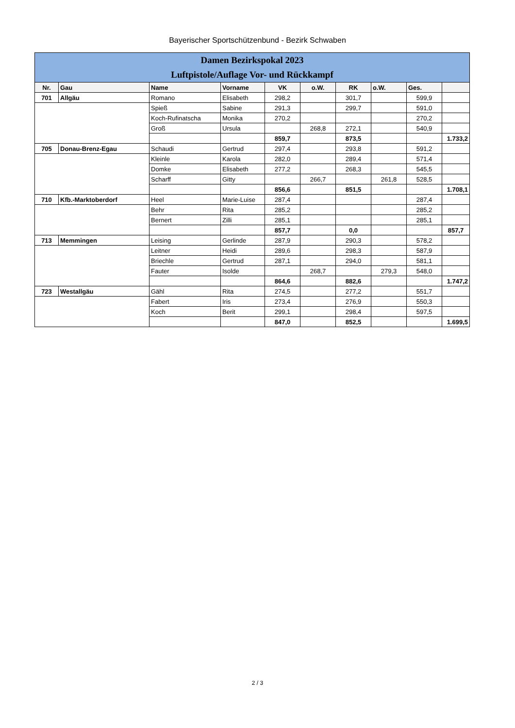Bayerischer Sportschützenbund - Bezirk Schwaben
| Damen Bezirkspokal 2023 | | | | | | | | | |
| Luftpistole/Auflage Vor- und Rückkampf | | | | | | | | | |
| Nr. | Gau | Name | Vorname | VK | o.W. | RK | o.W. | Ges. | |
| 701 | Allgäu | Romano | Elisabeth | 298,2 | | 301,7 | | 599,9 | |
| | | Spieß | Sabine | 291,3 | | 299,7 | | 591,0 | |
| | | Koch-Rufinatscha | Monika | 270,2 | | | | 270,2 | |
| | | Groß | Ursula | | 268,8 | 272,1 | | 540,9 | |
| | | | | 859,7 | | 873,5 | | | 1.733,2 |
| 705 | Donau-Brenz-Egau | Schaudi | Gertrud | 297,4 | | 293,8 | | 591,2 | |
| | | Kleinle | Karola | 282,0 | | 289,4 | | 571,4 | |
| | | Domke | Elisabeth | 277,2 | | 268,3 | | 545,5 | |
| | | Scharff | Gitty | | 266,7 | | 261,8 | 528,5 | |
| | | | | 856,6 | | 851,5 | | | 1.708,1 |
| 710 | Kfb.-Marktoberdorf | Heel | Marie-Luise | 287,4 | | | | 287,4 | |
| | | Behr | Rita | 285,2 | | | | 285,2 | |
| | | Bernert | Zilli | 285,1 | | | | 285,1 | |
| | | | | 857,7 | | 0,0 | | | 857,7 |
| 713 | Memmingen | Leising | Gerlinde | 287,9 | | 290,3 | | 578,2 | |
| | | Leitner | Heidi | 289,6 | | 298,3 | | 587,9 | |
| | | Briechle | Gertrud | 287,1 | | 294,0 | | 581,1 | |
| | | Fauter | Isolde | | 268,7 | | 279,3 | 548,0 | |
| | | | | 864,6 | | 882,6 | | | 1.747,2 |
| 723 | Westallgäu | Gähl | Rita | 274,5 | | 277,2 | | 551,7 | |
| | | Fabert | Iris | 273,4 | | 276,9 | | 550,3 | |
| | | Koch | Berit | 299,1 | | 298,4 | | 597,5 | |
| | | | | 847,0 | | 852,5 | | | 1.699,5 |
2 / 3